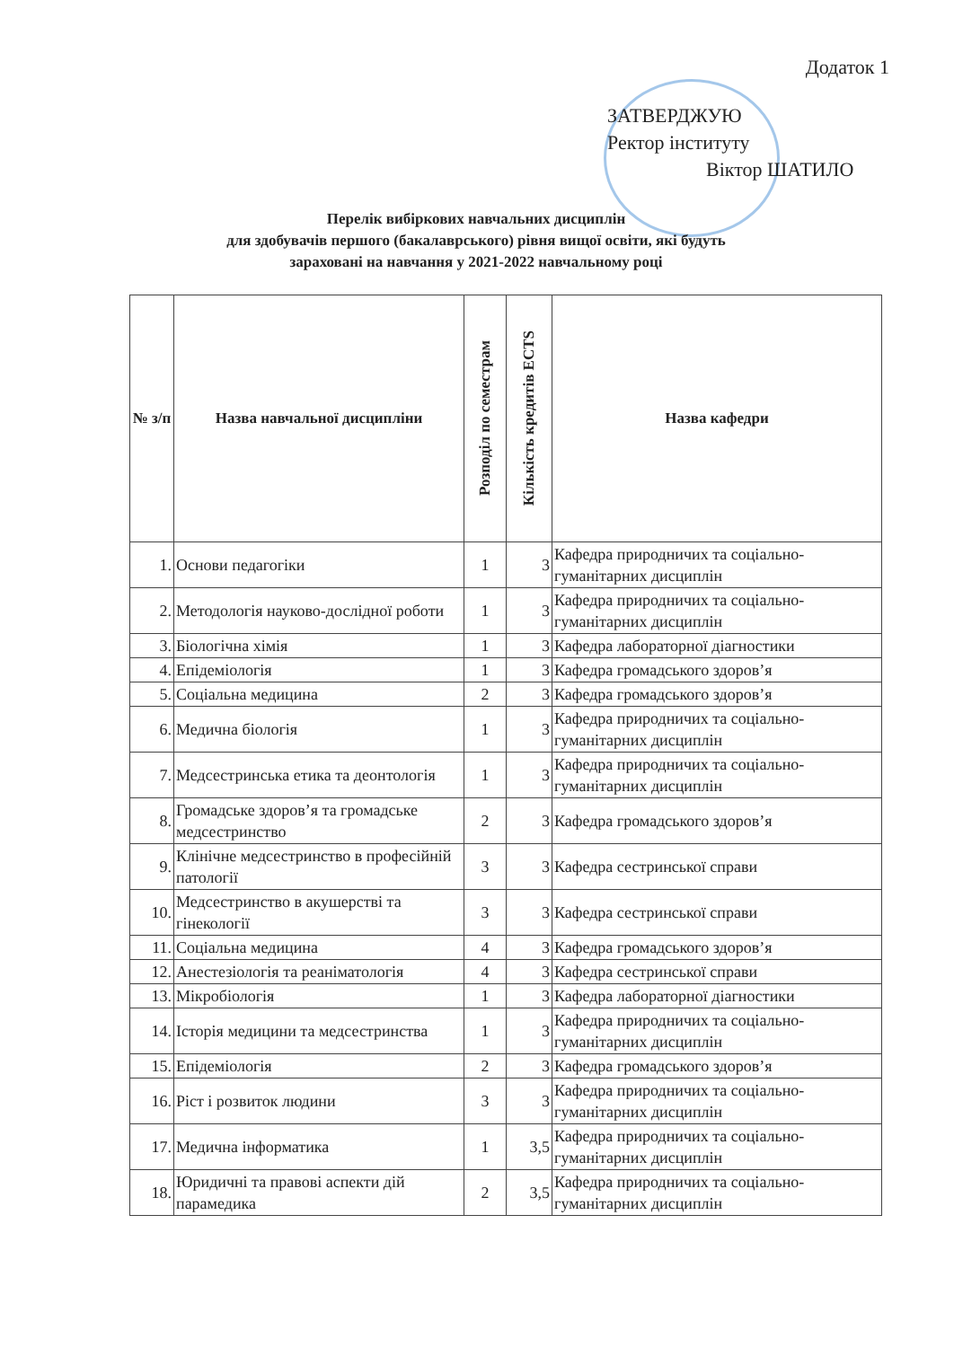Додаток 1
ЗАТВЕРДЖУЮ
Ректор інституту
Віктор ШАТИЛО
Перелік вибіркових навчальних дисциплін
для здобувачів першого (бакалаврського) рівня вищої освіти, які будуть
зараховані на навчання у 2021-2022 навчальному році
| № з/п | Назва навчальної дисципліни | Розподіл по семестрам | Кількість кредитів ECTS | Назва кафедри |
| --- | --- | --- | --- | --- |
| 1. | Основи педагогіки | 1 | 3 | Кафедра природничих та соціально-гуманітарних дисциплін |
| 2. | Методологія науково-дослідної роботи | 1 | 3 | Кафедра природничих та соціально-гуманітарних дисциплін |
| 3. | Біологічна хімія | 1 | 3 | Кафедра лабораторної діагностики |
| 4. | Епідеміологія | 1 | 3 | Кафедра громадського здоров’я |
| 5. | Соціальна медицина | 2 | 3 | Кафедра громадського здоров’я |
| 6. | Медична біологія | 1 | 3 | Кафедра природничих та соціально-гуманітарних дисциплін |
| 7. | Медсестринська етика та деонтологія | 1 | 3 | Кафедра природничих та соціально-гуманітарних дисциплін |
| 8. | Громадське здоров’я та громадське медсестринство | 2 | 3 | Кафедра громадського здоров’я |
| 9. | Клінічне медсестринство в професійній патології | 3 | 3 | Кафедра сестринської справи |
| 10. | Медсестринство в акушерстві та гінекології | 3 | 3 | Кафедра сестринської справи |
| 11. | Соціальна медицина | 4 | 3 | Кафедра громадського здоров’я |
| 12. | Анестезіологія та реаніматологія | 4 | 3 | Кафедра сестринської справи |
| 13. | Мікробіологія | 1 | 3 | Кафедра лабораторної діагностики |
| 14. | Історія медицини та медсестринства | 1 | 3 | Кафедра природничих та соціально-гуманітарних дисциплін |
| 15. | Епідеміологія | 2 | 3 | Кафедра громадського здоров’я |
| 16. | Ріст і розвиток людини | 3 | 3 | Кафедра природничих та соціально-гуманітарних дисциплін |
| 17. | Медична інформатика | 1 | 3,5 | Кафедра природничих та соціально-гуманітарних дисциплін |
| 18. | Юридичні та правові аспекти дій парамедика | 2 | 3,5 | Кафедра природничих та соціально-гуманітарних дисциплін |